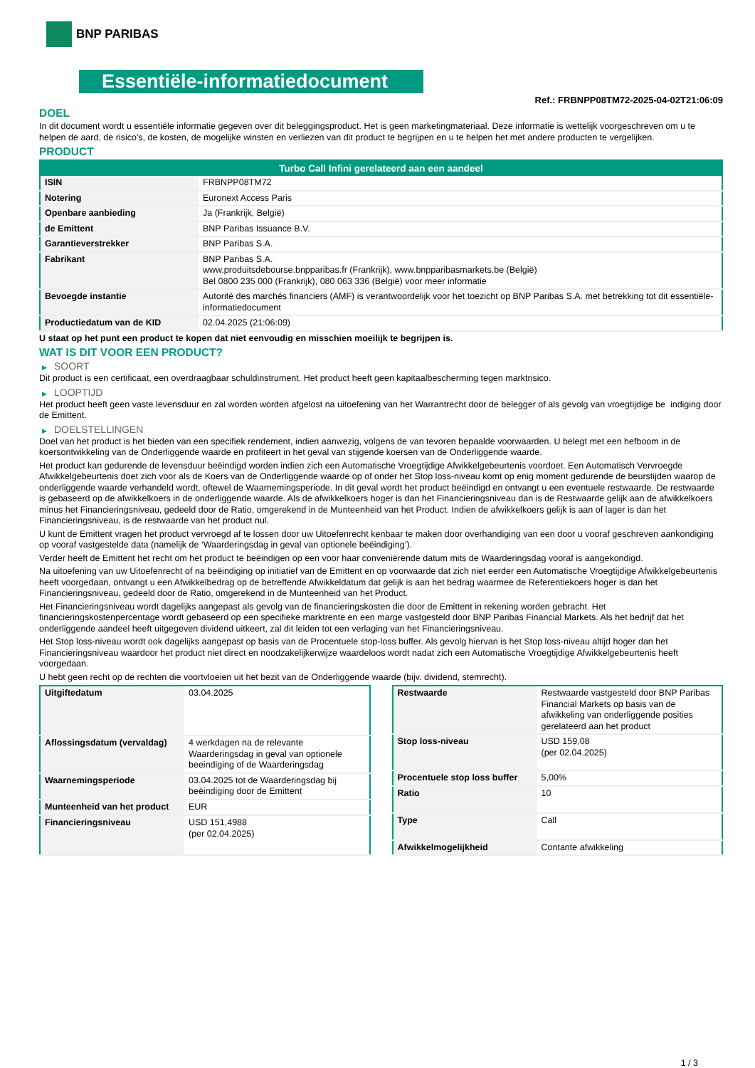BNP PARIBAS
Essentiële-informatiedocument
Ref.: FRBNPP08TM72-2025-04-02T21:06:09
DOEL
In dit document wordt u essentiële informatie gegeven over dit beleggingsproduct. Het is geen marketingmateriaal. Deze informatie is wettelijk voorgeschreven om u te helpen de aard, de risico's, de kosten, de mogelijke winsten en verliezen van dit product te begrijpen en u te helpen het met andere producten te vergelijken.
PRODUCT
| Turbo Call Infini gerelateerd aan een aandeel | |
| --- | --- |
| ISIN | FRBNPP08TM72 |
| Notering | Euronext Access Paris |
| Openbare aanbieding | Ja (Frankrijk, België) |
| de Emittent | BNP Paribas Issuance B.V. |
| Garantieverstrekker | BNP Paribas S.A. |
| Fabrikant | BNP Paribas S.A. www.produitsdebourse.bnpparibas.fr (Frankrijk), www.bnpparibasmarkets.be (België) Bel 0800 235 000 (Frankrijk), 080 063 336 (België) voor meer informatie |
| Bevoegde instantie | Autorité des marchés financiers (AMF) is verantwoordelijk voor het toezicht op BNP Paribas S.A. met betrekking tot dit essentiële-informatiedocument |
| Productiedatum van de KID | 02.04.2025 (21:06:09) |
U staat op het punt een product te kopen dat niet eenvoudig en misschien moeilijk te begrijpen is.
WAT IS DIT VOOR EEN PRODUCT?
▶ SOORT
Dit product is een certificaat, een overdraagbaar schuldinstrument. Het product heeft geen kapitaalbescherming tegen marktrisico.
▶ LOOPTIJD
Het product heeft geen vaste levensduur en zal worden worden afgelost na uitoefening van het Warrantrecht door de belegger of als gevolg van vroegtijdige be indiging door de Emittent.
▶ DOELSTELLINGEN
Doel van het product is het bieden van een specifiek rendement, indien aanwezig, volgens de van tevoren bepaalde voorwaarden. U belegt met een hefboom in de koersontwikkeling van de Onderliggende waarde en profiteert in het geval van stijgende koersen van de Onderliggende waarde.
Het product kan gedurende de levensduur beëindigd worden indien zich een Automatische Vroegtijdige Afwikkelgebeurtenis voordoet. Een Automatisch Vervroegde Afwikkelgebeurtenis doet zich voor als de Koers van de Onderliggende waarde op of onder het Stop loss-niveau komt op enig moment gedurende de beurstijden waarop de onderliggende waarde verhandeld wordt, oftewel de Waarnemingsperiode. In dit geval wordt het product beëindigd en ontvangt u een eventuele restwaarde. De restwaarde is gebaseerd op de afwikkelkoers in de onderliggende waarde. Als de afwikkelkoers hoger is dan het Financieringsniveau dan is de Restwaarde gelijk aan de afwikkelkoers minus het Financieringsniveau, gedeeld door de Ratio, omgerekend in de Munteenheid van het Product. Indien de afwikkelkoers gelijk is aan of lager is dan het Financieringsniveau, is de restwaarde van het product nul.
U kunt de Emittent vragen het product vervroegd af te lossen door uw Uitoefenrecht kenbaar te maken door overhandiging van een door u vooraf geschreven aankondiging op vooraf vastgestelde data (namelijk de ‘Waarderingsdag in geval van optionele beëindiging’).
Verder heeft de Emittent het recht om het product te beëindigen op een voor haar conveniërende datum mits de Waarderingsdag vooraf is aangekondigd.
Na uitoefening van uw Uitoefenrecht of na beëindiging op initiatief van de Emittent en op voorwaarde dat zich niet eerder een Automatische Vroegtijdige Afwikkelgebeurtenis heeft voorgedaan, ontvangt u een Afwikkelbedrag op de betreffende Afwikkeldatum dat gelijk is aan het bedrag waarmee de Referentiekoers hoger is dan het Financieringsniveau, gedeeld door de Ratio, omgerekend in de Munteenheid van het Product.
Het Financieringsniveau wordt dagelijks aangepast als gevolg van de financieringskosten die door de Emittent in rekening worden gebracht. Het financieringskostenpercentage wordt gebaseerd op een specifieke marktrente en een marge vastgesteld door BNP Paribas Financial Markets. Als het bedrijf dat het onderliggende aandeel heeft uitgegeven dividend uitkeert, zal dit leiden tot een verlaging van het Financieringsniveau.
Het Stop loss-niveau wordt ook dagelijks aangepast op basis van de Procentuele stop-loss buffer. Als gevolg hiervan is het Stop loss-niveau altijd hoger dan het Financieringsniveau waardoor het product niet direct en noodzakelijkerwijze waardeloos wordt nadat zich een Automatische Vroegtijdige Afwikkelgebeurtenis heeft voorgedaan.
U hebt geen recht op de rechten die voortvloeien uit het bezit van de Onderliggende waarde (bijv. dividend, stemrecht).
| Uitgiftedatum | 03.04.2025 |
| Aflossingsdatum (vervaldag) | 4 werkdagen na de relevante Waarderingsdag in geval van optionele beeindiging of de Waarderingsdag |
| Waarnemingsperiode | 03.04.2025 tot de Waarderingsdag bij beëindiging door de Emittent |
| Munteenheid van het product | EUR |
| Financieringsniveau | USD 151,4988 (per 02.04.2025) |
| Restwaarde | Restwaarde vastgesteld door BNP Paribas Financial Markets op basis van de afwikkeling van onderliggende posities gerelateerd aan het product |
| Stop loss-niveau | USD 159,08 (per 02.04.2025) |
| Procentuele stop loss buffer | 5,00% |
| Ratio | 10 |
| Type | Call |
| Afwikkelmogelijkheid | Contante afwikkeling |
1 / 3